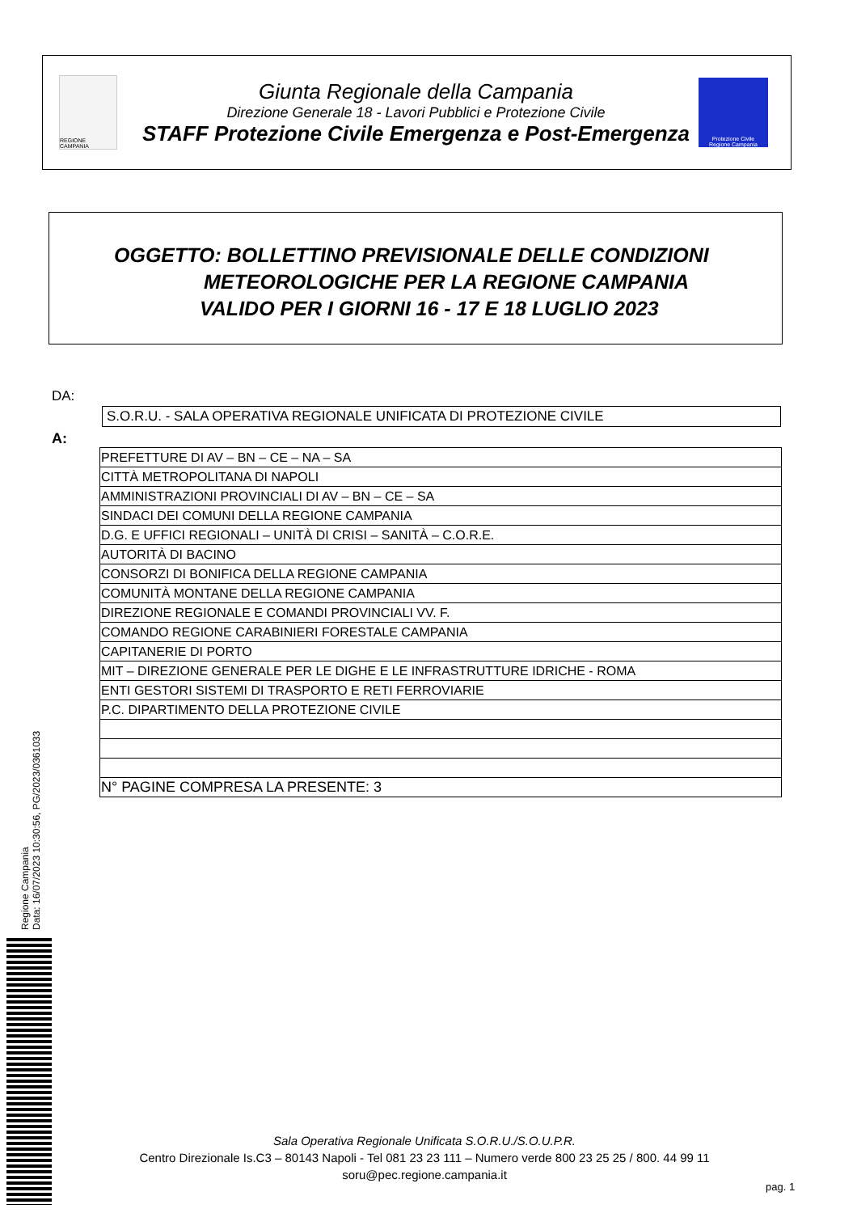REGIONE CAMPANIA
Giunta Regionale della Campania
Direzione Generale 18 - Lavori Pubblici e Protezione Civile
STAFF Protezione Civile Emergenza e Post-Emergenza
Protezione Civile
Regione Campania
OGGETTO: BOLLETTINO PREVISIONALE DELLE CONDIZIONI
METEOROLOGICHE PER LA REGIONE CAMPANIA
VALIDO PER I GIORNI 16 - 17 E 18 LUGLIO 2023
DA:
S.O.R.U. - SALA OPERATIVA REGIONALE UNIFICATA DI PROTEZIONE CIVILE
A:
| PREFETTURE DI AV – BN – CE – NA – SA |
| CITTÀ METROPOLITANA DI NAPOLI |
| AMMINISTRAZIONI PROVINCIALI DI AV – BN – CE – SA |
| SINDACI DEI COMUNI DELLA REGIONE CAMPANIA |
| D.G. E UFFICI REGIONALI – UNITÀ DI CRISI – SANITÀ – C.O.R.E. |
| AUTORITÀ DI BACINO |
| CONSORZI DI BONIFICA DELLA REGIONE CAMPANIA |
| COMUNITÀ MONTANE DELLA REGIONE CAMPANIA |
| DIREZIONE REGIONALE E COMANDI PROVINCIALI VV. F. |
| COMANDO REGIONE CARABINIERI FORESTALE CAMPANIA |
| CAPITANERIE DI PORTO |
| MIT – DIREZIONE GENERALE PER LE DIGHE E LE INFRASTRUTTURE IDRICHE - ROMA |
| ENTI GESTORI SISTEMI DI TRASPORTO E RETI FERROVIARIE |
| P.C. DIPARTIMENTO DELLA PROTEZIONE CIVILE |
| N° PAGINE COMPRESA LA PRESENTE: 3 |
Regione Campania
Data: 16/07/2023 10:30:56, PG/2023/0361033
Sala Operativa Regionale Unificata S.O.R.U./S.O.U.P.R.
Centro Direzionale Is.C3 – 80143 Napoli - Tel 081 23 23 111 – Numero verde 800 23 25 25 / 800. 44 99 11
soru@pec.regione.campania.it
pag. 1